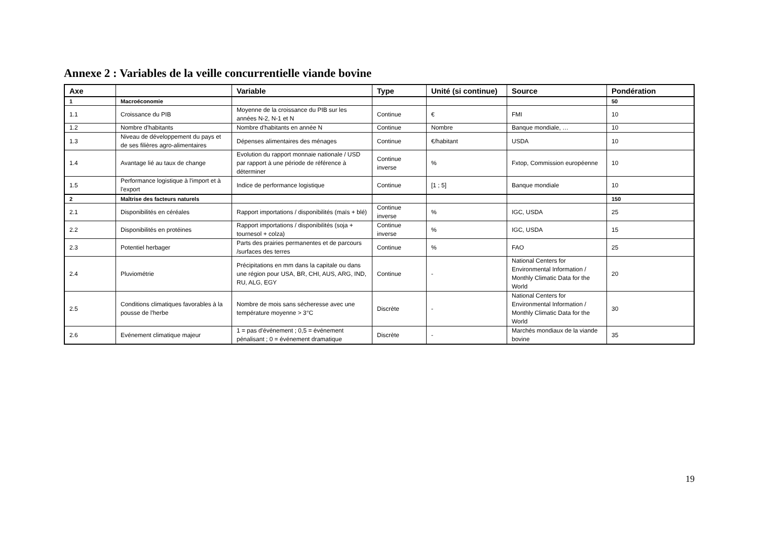Annexe 2 : Variables de la veille concurrentielle viande bovine
| Axe | | Variable | Type | Unité (si continue) | Source | Pondération |
| --- | --- | --- | --- | --- | --- | --- |
| 1 | Macroéconomie | | | | | 50 |
| 1.1 | Croissance du PIB | Moyenne de la croissance du PIB sur les années N-2, N-1 et N | Continue | € | FMI | 10 |
| 1.2 | Nombre d'habitants | Nombre d'habitants en année N | Continue | Nombre | Banque mondiale, … | 10 |
| 1.3 | Niveau de développement du pays et de ses filières agro-alimentaires | Dépenses alimentaires des ménages | Continue | €/habitant | USDA | 10 |
| 1.4 | Avantage lié au taux de change | Evolution du rapport monnaie nationale / USD par rapport à une période de référence à déterminer | Continue inverse | % | Fxtop, Commission européenne | 10 |
| 1.5 | Performance logistique à l'import et à l'export | Indice de performance logistique | Continue | [1 ; 5] | Banque mondiale | 10 |
| 2 | Maîtrise des facteurs naturels | | | | | 150 |
| 2.1 | Disponibilités en céréales | Rapport importations / disponibilités (maïs + blé) | Continue inverse | % | IGC, USDA | 25 |
| 2.2 | Disponibilités en protéines | Rapport importations / disponibilités (soja + tournesol + colza) | Continue inverse | % | IGC, USDA | 15 |
| 2.3 | Potentiel herbager | Parts des prairies permanentes et de parcours /surfaces des terres | Continue | % | FAO | 25 |
| 2.4 | Pluviométrie | Précipitations en mm dans la capitale ou dans une région pour USA, BR, CHI, AUS, ARG, IND, RU, ALG, EGY | Continue | - | National Centers for Environmental Information / Monthly Climatic Data for the World | 20 |
| 2.5 | Conditions climatiques favorables à la pousse de l'herbe | Nombre de mois sans sécheresse avec une température moyenne > 3°C | Discrète | - | National Centers for Environmental Information / Monthly Climatic Data for the World | 30 |
| 2.6 | Evénement climatique majeur | 1 = pas d'événement ; 0,5 = événement pénalisant ; 0 = événement dramatique | Discrète | - | Marchés mondiaux de la viande bovine | 35 |
19